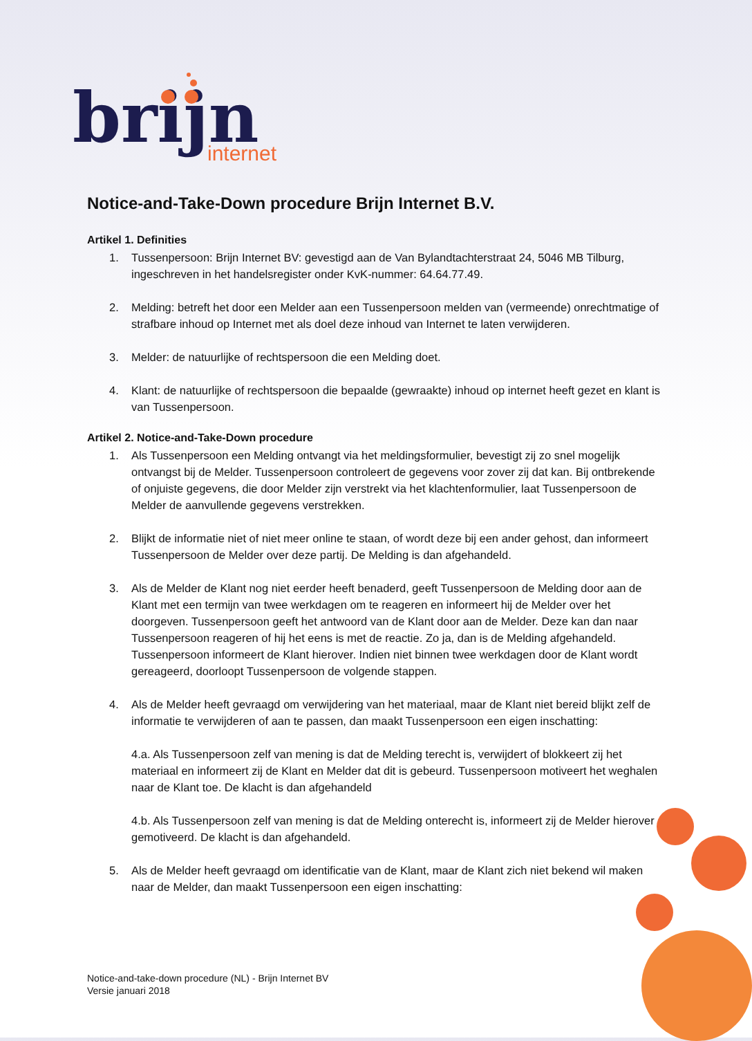brijn
internet
Notice-and-Take-Down procedure Brijn Internet B.V.
Artikel 1. Definities
1. Tussenpersoon: Brijn Internet BV: gevestigd aan de Van Bylandtachterstraat 24, 5046 MB Tilburg, ingeschreven in het handelsregister onder KvK-nummer: 64.64.77.49.
2. Melding: betreft het door een Melder aan een Tussenpersoon melden van (vermeende) onrechtmatige of strafbare inhoud op Internet met als doel deze inhoud van Internet te laten verwijderen.
3. Melder: de natuurlijke of rechtspersoon die een Melding doet.
4. Klant: de natuurlijke of rechtspersoon die bepaalde (gewraakte) inhoud op internet heeft gezet en klant is van Tussenpersoon.
Artikel 2. Notice-and-Take-Down procedure
1. Als Tussenpersoon een Melding ontvangt via het meldingsformulier, bevestigt zij zo snel mogelijk ontvangst bij de Melder. Tussenpersoon controleert de gegevens voor zover zij dat kan. Bij ontbrekende of onjuiste gegevens, die door Melder zijn verstrekt via het klachtenformulier, laat Tussenpersoon de Melder de aanvullende gegevens verstrekken.
2. Blijkt de informatie niet of niet meer online te staan, of wordt deze bij een ander gehost, dan informeert Tussenpersoon de Melder over deze partij. De Melding is dan afgehandeld.
3. Als de Melder de Klant nog niet eerder heeft benaderd, geeft Tussenpersoon de Melding door aan de Klant met een termijn van twee werkdagen om te reageren en informeert hij de Melder over het doorgeven. Tussenpersoon geeft het antwoord van de Klant door aan de Melder. Deze kan dan naar Tussenpersoon reageren of hij het eens is met de reactie. Zo ja, dan is de Melding afgehandeld. Tussenpersoon informeert de Klant hierover. Indien niet binnen twee werkdagen door de Klant wordt gereageerd, doorloopt Tussenpersoon de volgende stappen.
4. Als de Melder heeft gevraagd om verwijdering van het materiaal, maar de Klant niet bereid blijkt zelf de informatie te verwijderen of aan te passen, dan maakt Tussenpersoon een eigen inschatting:
4.a. Als Tussenpersoon zelf van mening is dat de Melding terecht is, verwijdert of blokkeert zij het materiaal en informeert zij de Klant en Melder dat dit is gebeurd. Tussenpersoon motiveert het weghalen naar de Klant toe. De klacht is dan afgehandeld
4.b. Als Tussenpersoon zelf van mening is dat de Melding onterecht is, informeert zij de Melder hierover gemotiveerd. De klacht is dan afgehandeld.
5. Als de Melder heeft gevraagd om identificatie van de Klant, maar de Klant zich niet bekend wil maken naar de Melder, dan maakt Tussenpersoon een eigen inschatting:
Notice-and-take-down procedure (NL) - Brijn Internet BV
Versie januari 2018